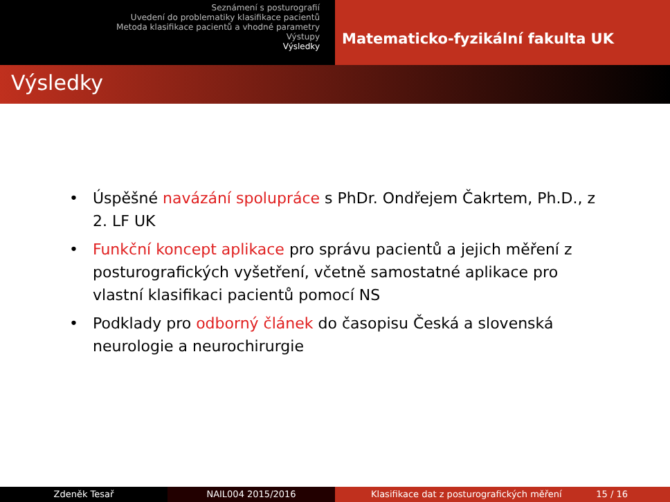Seznámení s posturografií
Uvedení do problematiky klasifikace pacientů
Metoda klasifikace pacientů a vhodné parametry
Výstupy
Výsledky
Matematicko-fyzikální fakulta UK
Výsledky
• Úspěšné navázání spolupráce s PhDr. Ondřejem Čakrtem, Ph.D., z 2. LF UK
• Funkční koncept aplikace pro správu pacientů a jejich měření z posturografických vyšetření, včetně samostatné aplikace pro vlastní klasifikaci pacientů pomocí NS
• Podklady pro odborný článek do časopisu Česká a slovenská neurologie a neurochirurgie
Zdeněk Tesař NAIL004 2015/2016 Klasifikace dat z posturografických měření 15 / 16